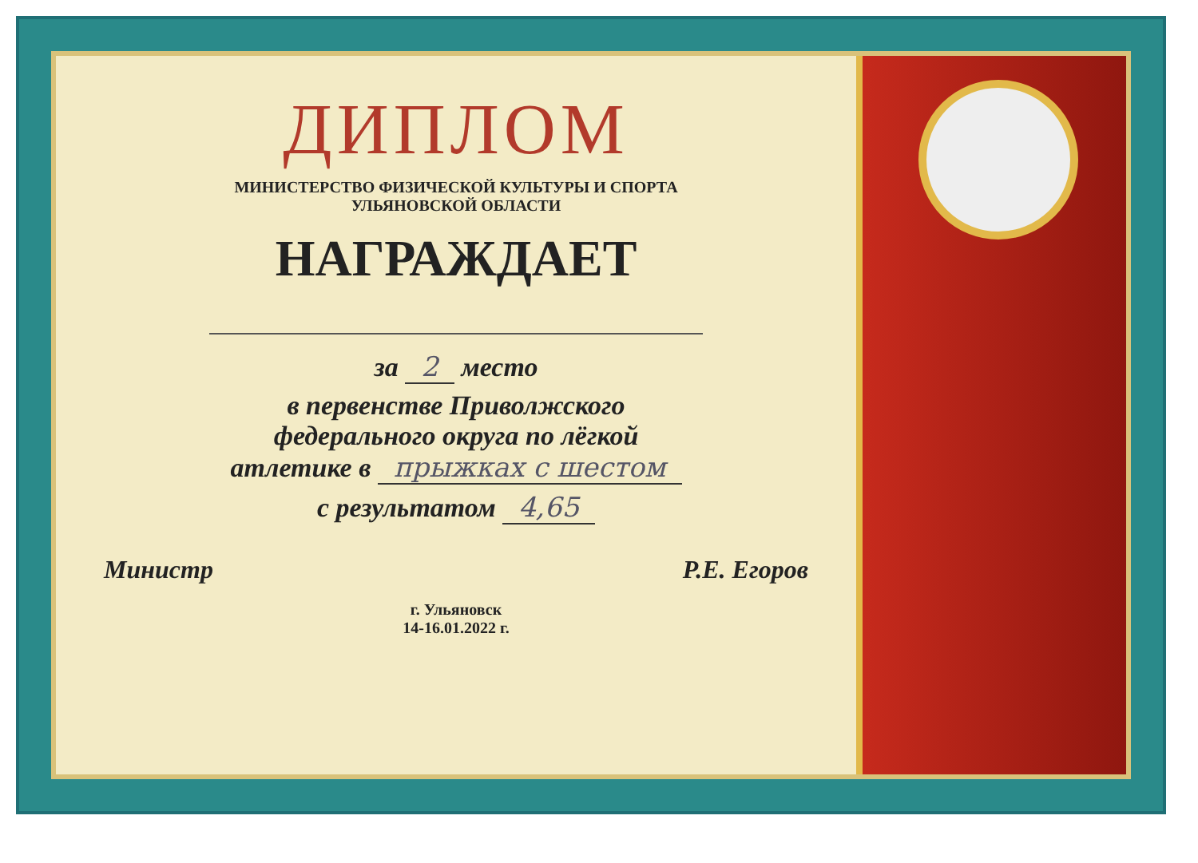ДИПЛОМ
МИНИСТЕРСТВО ФИЗИЧЕСКОЙ КУЛЬТУРЫ И СПОРТА
УЛЬЯНОВСКОЙ ОБЛАСТИ
НАГРАЖДАЕТ
за 2 место
в первенстве Приволжского
федерального округа по лёгкой
атлетике в прыжках с шестом
с результатом 4,65
Министр Р.Е. Егоров
г. Ульяновск
14-16.01.2022 г.